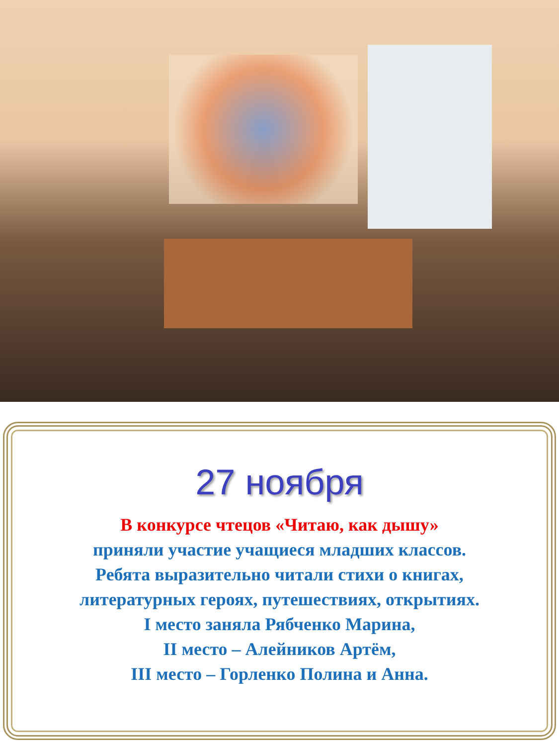27 ноября
В конкурсе чтецов «Читаю, как дышу»
приняли участие учащиеся младших классов.
Ребята выразительно читали стихи о книгах,
литературных героях, путешествиях, открытиях.
I место заняла Рябченко Марина,
II место – Алейников Артём,
III место – Горленко Полина и Анна.